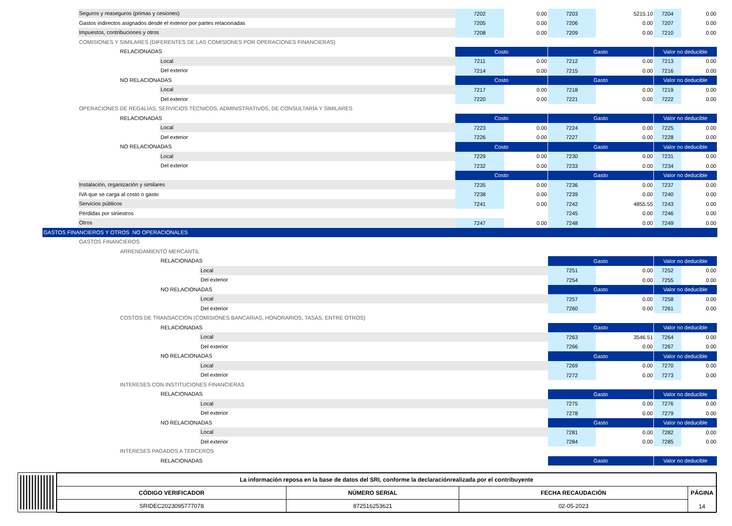| Seguros y reaseguros (primas y cesiones) | 7202 | 0.00 | 7203 | 5215.10 | 7204 | 0.00 |
| Gastos indirectos asignados desde el exterior por partes relacionadas | 7205 | 0.00 | 7206 | 0.00 | 7207 | 0.00 |
| Impuestos, contribuciones y otros | 7208 | 0.00 | 7209 | 0.00 | 7210 | 0.00 |
| COMISIONES Y SIMILARES (DIFERENTES DE LAS COMISIONES POR OPERACIONES FINANCIERAS) | | | | | | |
| RELACIONADAS | Costo | | Gasto | | Valor no deducible | |
| Local | 7211 | 0.00 | 7212 | 0.00 | 7213 | 0.00 |
| Del exterior | 7214 | 0.00 | 7215 | 0.00 | 7216 | 0.00 |
| NO RELACIONADAS | Costo | | Gasto | | Valor no deducible | |
| Local | 7217 | 0.00 | 7218 | 0.00 | 7219 | 0.00 |
| Del exterior | 7220 | 0.00 | 7221 | 0.00 | 7222 | 0.00 |
| OPERACIONES DE REGALÍAS, SERVICIOS TÉCNICOS. ADMINISTRATIVOS, DE CONSULTARÍA Y SIMILARES | | | | | | |
| RELACIONADAS | Costo | | Gasto | | Valor no deducible | |
| Local | 7223 | 0.00 | 7224 | 0.00 | 7225 | 0.00 |
| Del exterior | 7226 | 0.00 | 7227 | 0.00 | 7228 | 0.00 |
| NO RELACIONADAS | Costo | | Gasto | | Valor no deducible | |
| Local | 7229 | 0.00 | 7230 | 0.00 | 7231 | 0.00 |
| Del exterior | 7232 | 0.00 | 7233 | 0.00 | 7234 | 0.00 |
| | Costo | | Gasto | | Valor no deducible | |
| Instalación, organización y similares | 7235 | 0.00 | 7236 | 0.00 | 7237 | 0.00 |
| IVA que se carga al costo o gasto | 7238 | 0.00 | 7239 | 0.00 | 7240 | 0.00 |
| Servicios públicos | 7241 | 0.00 | 7242 | 4855.55 | 7243 | 0.00 |
| Pérdidas por siniestros | | | 7245 | 0.00 | 7246 | 0.00 |
| Otros | 7247 | 0.00 | 7248 | 0.00 | 7249 | 0.00 |
| GASTOS FINANCIEROS Y OTROS NO OPERACIONALES | | | | | | |
| GASTOS FINANCIEROS | | | | | | |
| ARRENDAMIENTO MERCANTIL | | | | | | |
| RELACIONADAS | | | Gasto | | Valor no deducible | |
| Local | | | 7251 | 0.00 | 7252 | 0.00 |
| Del exterior | | | 7254 | 0.00 | 7255 | 0.00 |
| NO RELACIONADAS | | | Gasto | | Valor no deducible | |
| Local | | | 7257 | 0.00 | 7258 | 0.00 |
| Del exterior | | | 7260 | 0.00 | 7261 | 0.00 |
| COSTOS DE TRANSACCIÓN (COMISIONES BANCARIAS, HONORARIOS, TASAS, ENTRE OTROS) | | | | | | |
| RELACIONADAS | | | Gasto | | Valor no deducible | |
| Local | | | 7263 | 3546.51 | 7264 | 0.00 |
| Del exterior | | | 7266 | 0.00 | 7267 | 0.00 |
| NO RELACIONADAS | | | Gasto | | Valor no deducible | |
| Local | | | 7269 | 0.00 | 7270 | 0.00 |
| Del exterior | | | 7272 | 0.00 | 7273 | 0.00 |
| INTERESES CON INSTITUCIONES FINANCIERAS | | | | | | |
| RELACIONADAS | | | Gasto | | Valor no deducible | |
| Local | | | 7275 | 0.00 | 7276 | 0.00 |
| Del exterior | | | 7278 | 0.00 | 7279 | 0.00 |
| NO RELACIONADAS | | | Gasto | | Valor no deducible | |
| Local | | | 7281 | 0.00 | 7282 | 0.00 |
| Del exterior | | | 7284 | 0.00 | 7285 | 0.00 |
| INTERESES PAGADOS A TERCEROS | | | | | | |
| RELACIONADAS | | | Gasto | | Valor no deducible | |
| La información reposa en la base de datos del SRI, conforme la declaraciónrealizada por el contribuyente | | | |
| CÓDIGO VERIFICADOR | NÚMERO SERIAL | FECHA RECAUDACIÓN | PÁGINA 14 |
| SRIDEC2023095777078 | 872516253621 | 02-05-2023 | |